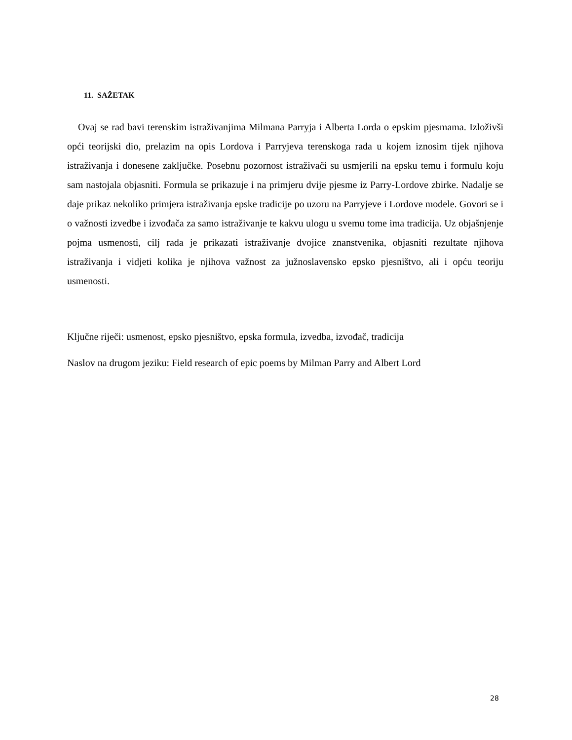11. SAŽETAK
Ovaj se rad bavi terenskim istraživanjima Milmana Parryja i Alberta Lorda o epskim pjesmama. Izloživši opći teorijski dio, prelazim na opis Lordova i Parryjeva terenskoga rada u kojem iznosim tijek njihova istraživanja i donesene zaključke. Posebnu pozornost istraživači su usmjerili na epsku temu i formulu koju sam nastojala objasniti. Formula se prikazuje i na primjeru dvije pjesme iz Parry-Lordove zbirke. Nadalje se daje prikaz nekoliko primjera istraživanja epske tradicije po uzoru na Parryjeve i Lordove modele. Govori se i o važnosti izvedbe i izvođača za samo istraživanje te kakvu ulogu u svemu tome ima tradicija. Uz objašnjenje pojma usmenosti, cilj rada je prikazati istraživanje dvojice znanstvenika, objasniti rezultate njihova istraživanja i vidjeti kolika je njihova važnost za južnoslavensko epsko pjesništvo, ali i opću teoriju usmenosti.
Ključne riječi: usmenost, epsko pjesništvo, epska formula, izvedba, izvođač, tradicija
Naslov na drugom jeziku: Field research of epic poems by Milman Parry and Albert Lord
28